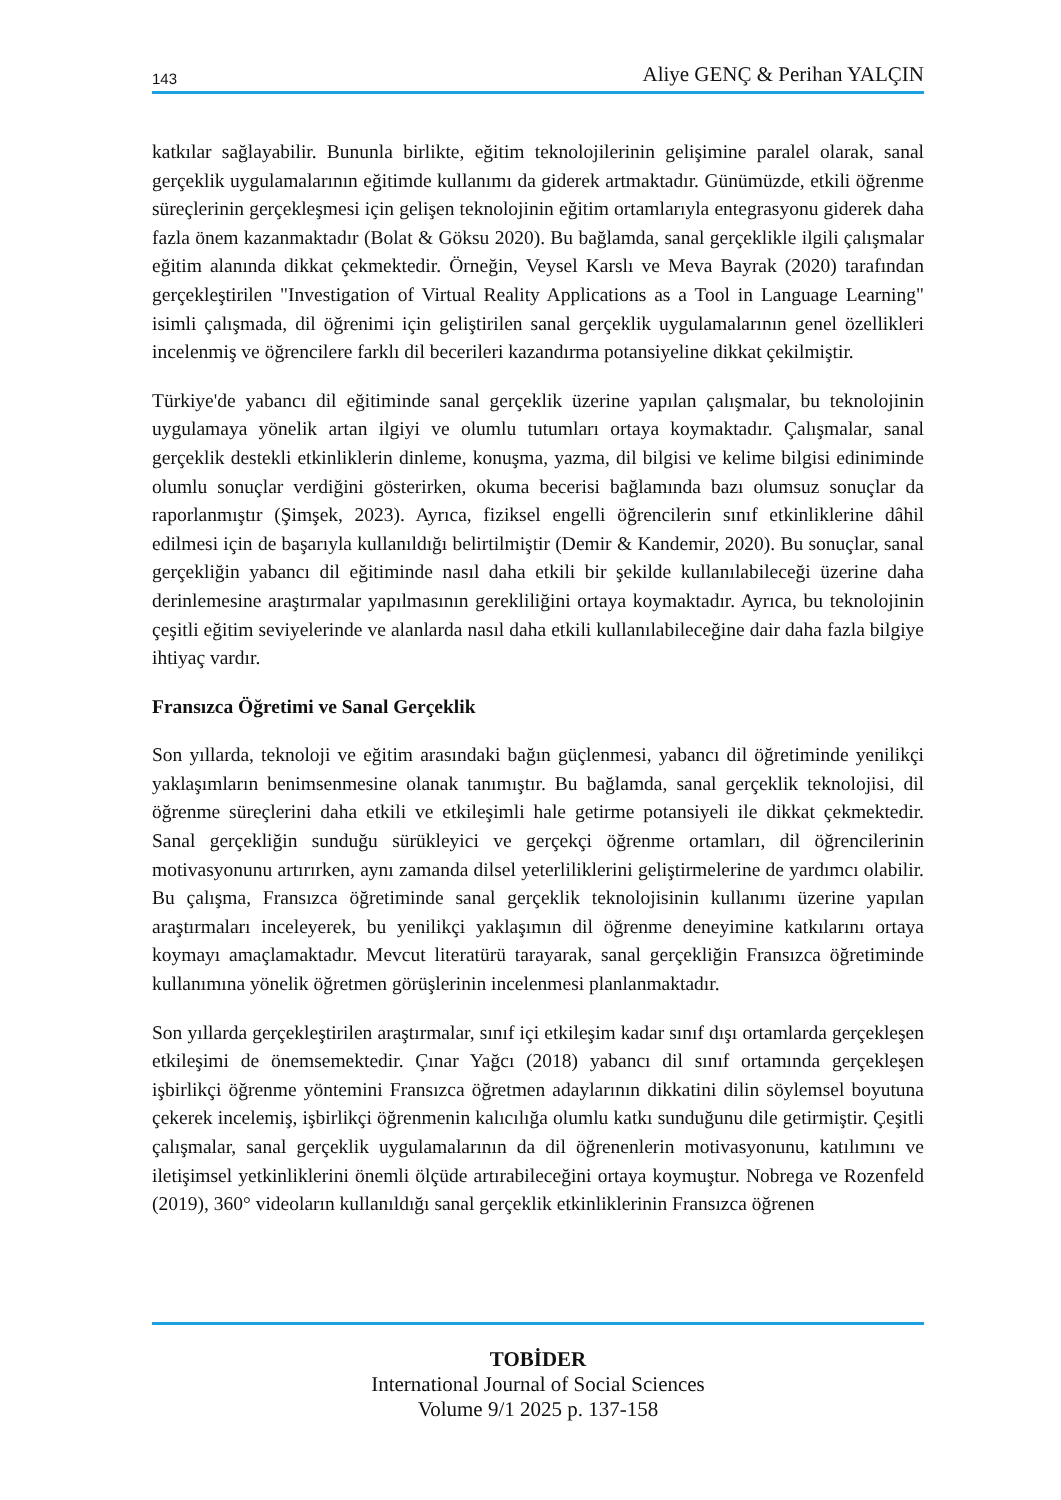143 Aliye GENÇ & Perihan YALÇIN
katkılar sağlayabilir. Bununla birlikte, eğitim teknolojilerinin gelişimine paralel olarak, sanal gerçeklik uygulamalarının eğitimde kullanımı da giderek artmaktadır. Günümüzde, etkili öğrenme süreçlerinin gerçekleşmesi için gelişen teknolojinin eğitim ortamlarıyla entegrasyonu giderek daha fazla önem kazanmaktadır (Bolat & Göksu 2020). Bu bağlamda, sanal gerçeklikle ilgili çalışmalar eğitim alanında dikkat çekmektedir. Örneğin, Veysel Karslı ve Meva Bayrak (2020) tarafından gerçekleştirilen "Investigation of Virtual Reality Applications as a Tool in Language Learning" isimli çalışmada, dil öğrenimi için geliştirilen sanal gerçeklik uygulamalarının genel özellikleri incelenmiş ve öğrencilere farklı dil becerileri kazandırma potansiyeline dikkat çekilmiştir.
Türkiye'de yabancı dil eğitiminde sanal gerçeklik üzerine yapılan çalışmalar, bu teknolojinin uygulamaya yönelik artan ilgiyi ve olumlu tutumları ortaya koymaktadır. Çalışmalar, sanal gerçeklik destekli etkinliklerin dinleme, konuşma, yazma, dil bilgisi ve kelime bilgisi ediniminde olumlu sonuçlar verdiğini gösterirken, okuma becerisi bağlamında bazı olumsuz sonuçlar da raporlanmıştır (Şimşek, 2023). Ayrıca, fiziksel engelli öğrencilerin sınıf etkinliklerine dâhil edilmesi için de başarıyla kullanıldığı belirtilmiştir (Demir & Kandemir, 2020). Bu sonuçlar, sanal gerçekliğin yabancı dil eğitiminde nasıl daha etkili bir şekilde kullanılabileceği üzerine daha derinlemesine araştırmalar yapılmasının gerekliliğini ortaya koymaktadır. Ayrıca, bu teknolojinin çeşitli eğitim seviyelerinde ve alanlarda nasıl daha etkili kullanılabileceğine dair daha fazla bilgiye ihtiyaç vardır.
Fransızca Öğretimi ve Sanal Gerçeklik
Son yıllarda, teknoloji ve eğitim arasındaki bağın güçlenmesi, yabancı dil öğretiminde yenilikçi yaklaşımların benimsenmesine olanak tanımıştır. Bu bağlamda, sanal gerçeklik teknolojisi, dil öğrenme süreçlerini daha etkili ve etkileşimli hale getirme potansiyeli ile dikkat çekmektedir. Sanal gerçekliğin sunduğu sürükleyici ve gerçekçi öğrenme ortamları, dil öğrencilerinin motivasyonunu artırırken, aynı zamanda dilsel yeterliliklerini geliştirmelerine de yardımcı olabilir. Bu çalışma, Fransızca öğretiminde sanal gerçeklik teknolojisinin kullanımı üzerine yapılan araştırmaları inceleyerek, bu yenilikçi yaklaşımın dil öğrenme deneyimine katkılarını ortaya koymayı amaçlamaktadır. Mevcut literatürü tarayarak, sanal gerçekliğin Fransızca öğretiminde kullanımına yönelik öğretmen görüşlerinin incelenmesi planlanmaktadır.
Son yıllarda gerçekleştirilen araştırmalar, sınıf içi etkileşim kadar sınıf dışı ortamlarda gerçekleşen etkileşimi de önemsemektedir. Çınar Yağcı (2018) yabancı dil sınıf ortamında gerçekleşen işbirlikçi öğrenme yöntemini Fransızca öğretmen adaylarının dikkatini dilin söylemsel boyutuna çekerek incelemiş, işbirlikçi öğrenmenin kalıcılığa olumlu katkı sunduğunu dile getirmiştir. Çeşitli çalışmalar, sanal gerçeklik uygulamalarının da dil öğrenenlerin motivasyonunu, katılımını ve iletişimsel yetkinliklerini önemli ölçüde artırabileceğini ortaya koymuştur. Nobrega ve Rozenfeld (2019), 360° videoların kullanıldığı sanal gerçeklik etkinliklerinin Fransızca öğrenen
TOBİDER
International Journal of Social Sciences
Volume 9/1 2025 p. 137-158